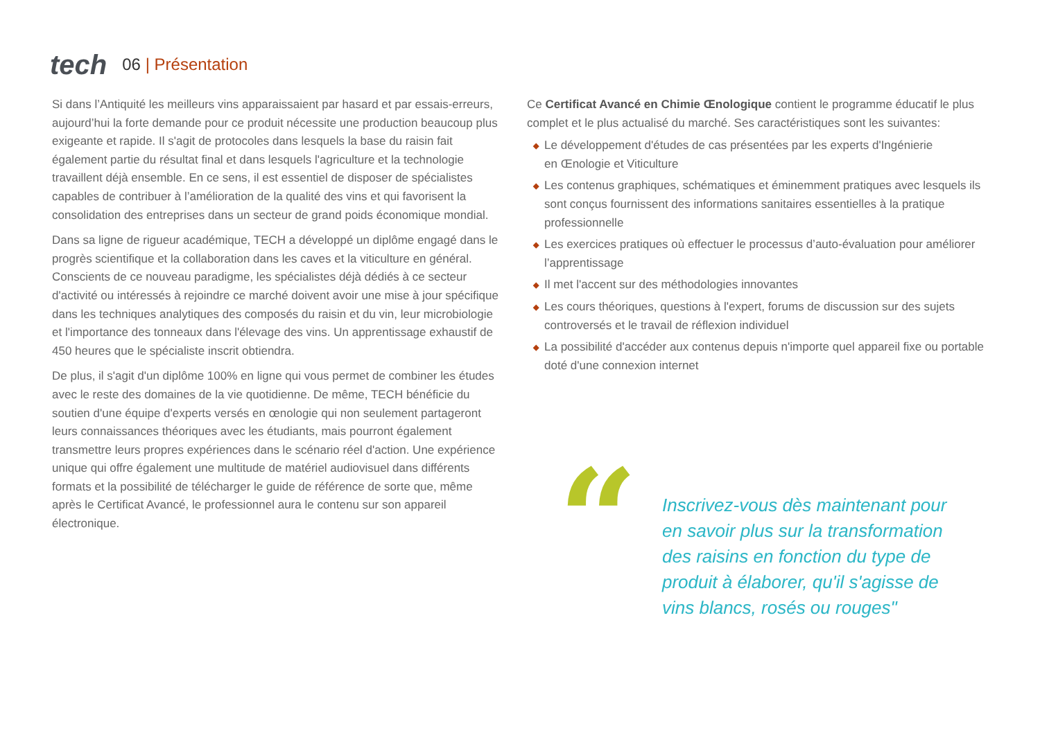tech
06 | Présentation
Si dans l’Antiquité les meilleurs vins apparaissaient par hasard et par essais-erreurs, aujourd’hui la forte demande pour ce produit nécessite une production beaucoup plus exigeante et rapide. Il s'agit de protocoles dans lesquels la base du raisin fait également partie du résultat final et dans lesquels l'agriculture et la technologie travaillent déjà ensemble. En ce sens, il est essentiel de disposer de spécialistes capables de contribuer à l’amélioration de la qualité des vins et qui favorisent la consolidation des entreprises dans un secteur de grand poids économique mondial.
Dans sa ligne de rigueur académique, TECH a développé un diplôme engagé dans le progrès scientifique et la collaboration dans les caves et la viticulture en général. Conscients de ce nouveau paradigme, les spécialistes déjà dédiés à ce secteur d'activité ou intéressés à rejoindre ce marché doivent avoir une mise à jour spécifique dans les techniques analytiques des composés du raisin et du vin, leur microbiologie et l'importance des tonneaux dans l'élevage des vins. Un apprentissage exhaustif de 450 heures que le spécialiste inscrit obtiendra.
De plus, il s'agit d'un diplôme 100% en ligne qui vous permet de combiner les études avec le reste des domaines de la vie quotidienne. De même, TECH bénéficie du soutien d'une équipe d'experts versés en œnologie qui non seulement partageront leurs connaissances théoriques avec les étudiants, mais pourront également transmettre leurs propres expériences dans le scénario réel d'action. Une expérience unique qui offre également une multitude de matériel audiovisuel dans différents formats et la possibilité de télécharger le guide de référence de sorte que, même après le Certificat Avancé, le professionnel aura le contenu sur son appareil électronique.
Ce Certificat Avancé en Chimie Œnologique contient le programme éducatif le plus complet et le plus actualisé du marché. Ses caractéristiques sont les suivantes:
◆ Le développement d'études de cas présentées par les experts d'Ingénierie
en Œnologie et Viticulture
◆ Les contenus graphiques, schématiques et éminemment pratiques avec lesquels ils sont conçus fournissent des informations sanitaires essentielles à la pratique professionnelle
◆ Les exercices pratiques où effectuer le processus d’auto-évaluation pour améliorer l’apprentissage
◆ Il met l'accent sur des méthodologies innovantes
◆ Les cours théoriques, questions à l'expert, forums de discussion sur des sujets controversés et le travail de réflexion individuel
◆ La possibilité d'accéder aux contenus depuis n'importe quel appareil fixe ou portable doté d'une connexion internet
“
Inscrivez-vous dès maintenant pour en savoir plus sur la transformation des raisins en fonction du type de produit à élaborer, qu'il s'agisse de vins blancs, rosés ou rouges"